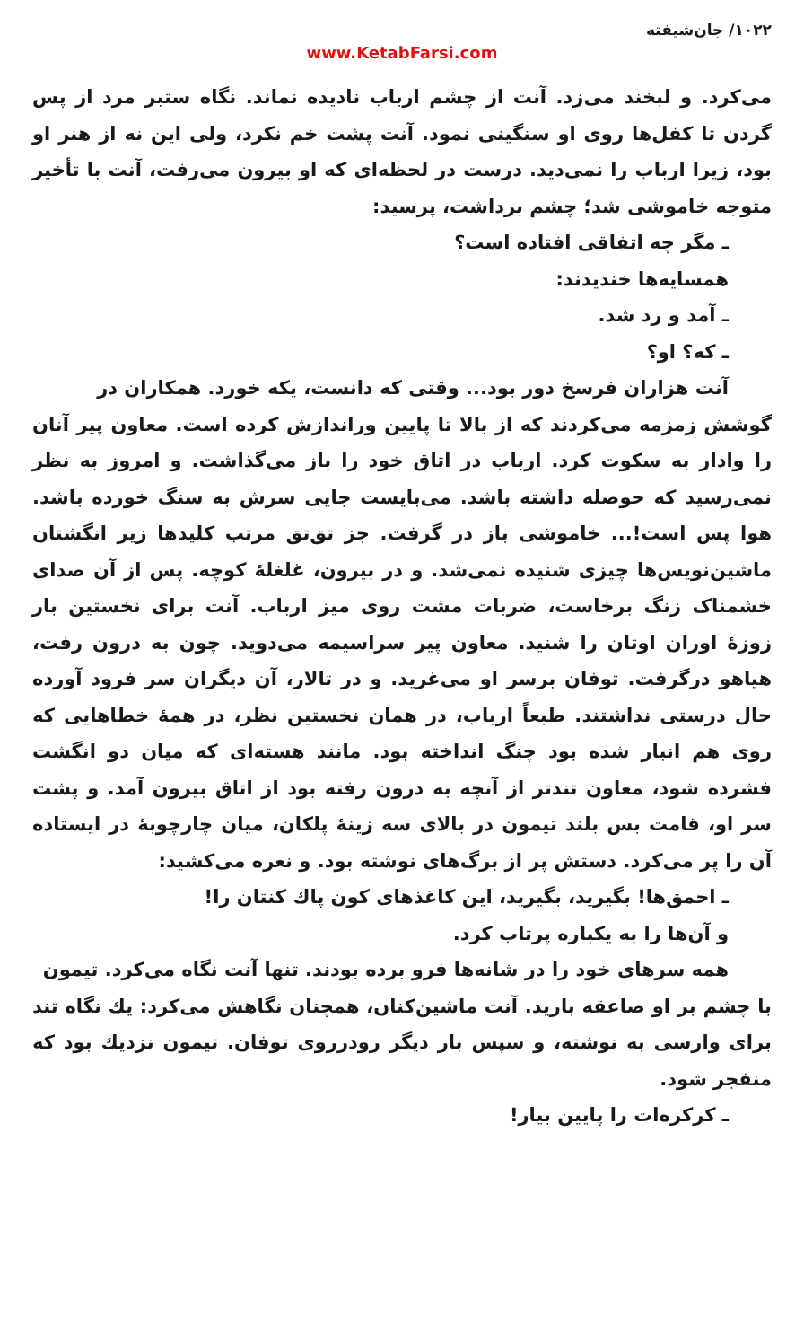۱۰۲۲/ جان‌شیفته
www.KetabFarsi.com
می‌کرد. و لبخند می‌زد. آنت از چشم ارباب نادیده نماند. نگاه ستبر مرد از پس گردن تا کفل‌ها روی او سنگینی نمود. آنت پشت خم نکرد، ولی این نه از هنر او بود، زیرا ارباب را نمی‌دید. درست در لحظه‌ای که او بیرون می‌رفت، آنت با تأخیر متوجه خاموشی شد؛ چشم برداشت، پرسید:
ـ مگر چه اتفاقی افتاده است؟
همسایه‌ها خندیدند:
ـ آمد و رد شد.
ـ که؟ او؟
آنت هزاران فرسخ دور بود... وقتی که دانست، یکه خورد. همکاران در
گوشش زمزمه می‌کردند که از بالا تا پایین ورانداز‌ش کرده است. معاون پیر آنان را وادار به سکوت کرد. ارباب در اتاق خود را باز می‌گذاشت. و امروز به نظر نمی‌رسید که حوصله داشته باشد. می‌بایست جایی سرش به سنگ خورده باشد. هوا پس است!... خاموشی باز در گرفت. جز تق‌تق مرتب کلیدها زیر انگشتان ماشین‌نویس‌ها چیزی شنیده نمی‌شد. و در بیرون، غلغلهٔ کوچه. پس از آن صدای خشمناک زنگ برخاست، ضربات مشت روی میز ارباب. آنت برای نخستین بار زوزهٔ اوران اوتان را شنید. معاون پیر سراسیمه می‌دوید. چون به درون رفت، هیاهو درگرفت. توفان برسر او می‌غرید. و در تالار، آن دیگران سر فرود آورده حال درستی نداشتند. طبعاً ارباب، در همان نخستین نظر، در همهٔ خطاهایی که روی هم انبار شده بود چنگ انداخته بود. مانند هسته‌ای که میان دو انگشت فشرده شود، معاون تندتر از آنچه به درون رفته بود از اتاق بیرون آمد. و پشت سر او، قامت بس بلند تیمون در بالای سه زینهٔ پلکان، میان چارچوبهٔ در ایستاده آن را پر می‌کرد. دستش پر از برگ‌های نوشته بود. و نعره می‌کشید:
ـ احمق‌ها! بگیرید، بگیرید، این کاغذهای کون پاك کنتان را!
و آن‌ها را به یکباره پرتاب کرد.
همه سرهای خود را در شانه‌ها فرو برده بودند. تنها آنت نگاه می‌کرد. تیمون
با چشم بر او صاعقه بارید. آنت ماشین‌کنان، همچنان نگاهش می‌کرد: یك نگاه تند برای وارسی به نوشته، و سپس بار دیگر رودرروی توفان. تیمون نزدیك بود که منفجر شود.
ـ کرکره‌ات را پایین بیار!